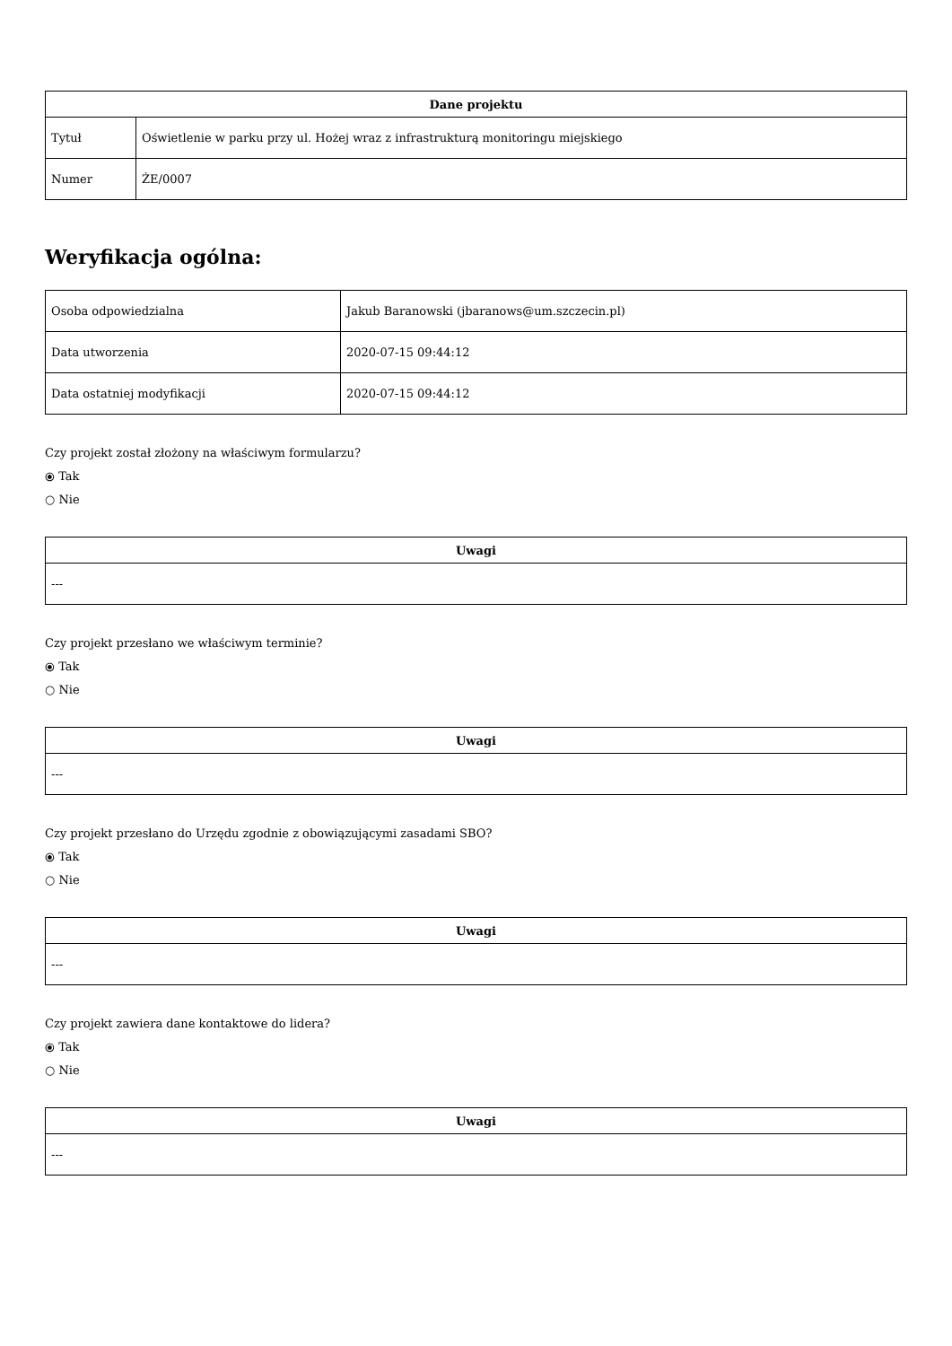| Dane projektu | |
| --- | --- |
| Tytuł | Oświetlenie w parku przy ul. Hożej wraz z infrastrukturą monitoringu miejskiego |
| Numer | ŻE/0007 |
Weryfikacja ogólna:
| Osoba odpowiedzialna | Jakub Baranowski (jbaranows@um.szczecin.pl) |
| Data utworzenia | 2020-07-15 09:44:12 |
| Data ostatniej modyfikacji | 2020-07-15 09:44:12 |
Czy projekt został złożony na właściwym formularzu?
⦿ Tak
○ Nie
| Uwagi |
| --- |
| --- |
Czy projekt przesłano we właściwym terminie?
⦿ Tak
○ Nie
| Uwagi |
| --- |
| --- |
Czy projekt przesłano do Urzędu zgodnie z obowiązującymi zasadami SBO?
⦿ Tak
○ Nie
| Uwagi |
| --- |
| --- |
Czy projekt zawiera dane kontaktowe do lidera?
⦿ Tak
○ Nie
| Uwagi |
| --- |
| --- |